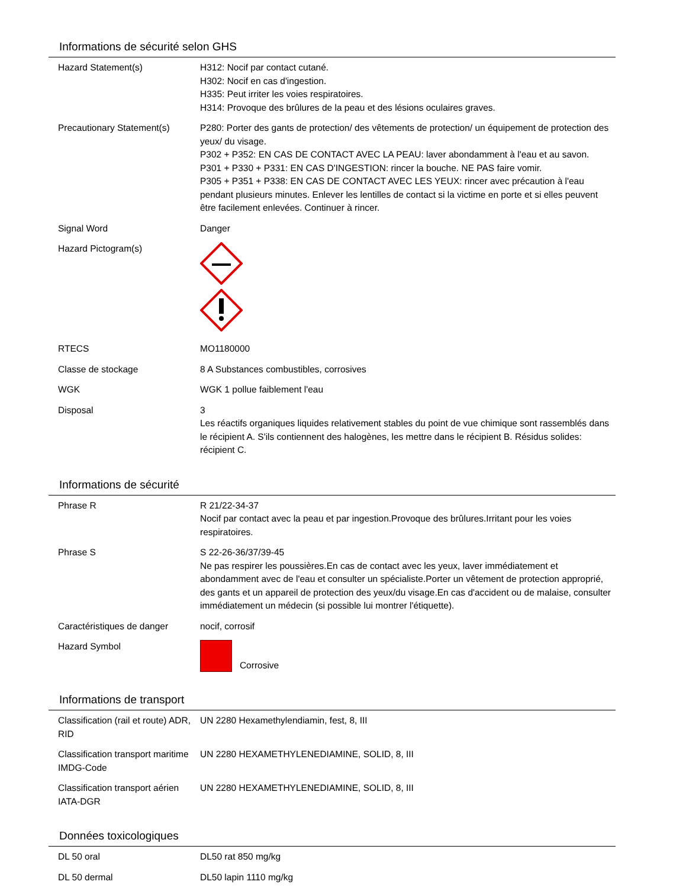Informations de sécurité selon GHS
| Hazard Statement(s) | H312: Nocif par contact cutané. H302: Nocif en cas d'ingestion. H335: Peut irriter les voies respiratoires. H314: Provoque des brûlures de la peau et des lésions oculaires graves. |
| Precautionary Statement(s) | P280: Porter des gants de protection/ des vêtements de protection/ un équipement de protection des yeux/ du visage. P302 + P352: EN CAS DE CONTACT AVEC LA PEAU: laver abondamment à l'eau et au savon. P301 + P330 + P331: EN CAS D'INGESTION: rincer la bouche. NE PAS faire vomir. P305 + P351 + P338: EN CAS DE CONTACT AVEC LES YEUX: rincer avec précaution à l'eau pendant plusieurs minutes. Enlever les lentilles de contact si la victime en porte et si elles peuvent être facilement enlevées. Continuer à rincer. |
| Signal Word | Danger |
| Hazard Pictogram(s) | |
| RTECS | MO1180000 |
| Classe de stockage | 8 A Substances combustibles, corrosives |
| WGK | WGK 1 pollue faiblement l'eau |
| Disposal | 3 Les réactifs organiques liquides relativement stables du point de vue chimique sont rassemblés dans le récipient A. S'ils contiennent des halogènes, les mettre dans le récipient B. Résidus solides: récipient C. |
Informations de sécurité
| Phrase R | R 21/22-34-37 Nocif par contact avec la peau et par ingestion.Provoque des brûlures.Irritant pour les voies respiratoires. |
| Phrase S | S 22-26-36/37/39-45 Ne pas respirer les poussières.En cas de contact avec les yeux, laver immédiatement et abondamment avec de l'eau et consulter un spécialiste.Porter un vêtement de protection approprié, des gants et un appareil de protection des yeux/du visage.En cas d'accident ou de malaise, consulter immédiatement un médecin (si possible lui montrer l'étiquette). |
| Caractéristiques de danger | nocif, corrosif |
| Hazard Symbol | Corrosive |
Informations de transport
| Classification (rail et route) ADR, RID | UN 2280 Hexamethylendiamin, fest, 8, III |
| Classification transport maritime IMDG-Code | UN 2280 HEXAMETHYLENEDIAMINE, SOLID, 8, III |
| Classification transport aérien IATA-DGR | UN 2280 HEXAMETHYLENEDIAMINE, SOLID, 8, III |
Données toxicologiques
| DL 50 oral | DL50 rat 850 mg/kg |
| DL 50 dermal | DL50 lapin 1110 mg/kg |